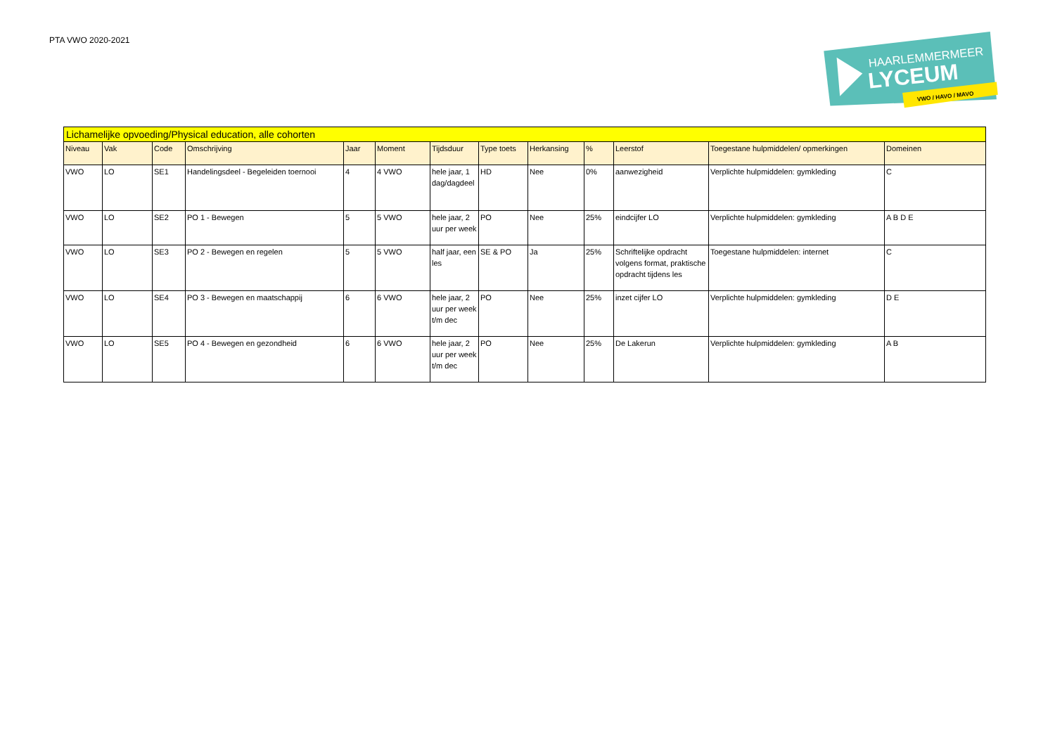PTA VWO 2020-2021
HAARLEMMERMEER
LYCEUM
VWO / HAVO / MAVO
| Lichamelijke opvoeding/Physical education, alle cohorten | | | | | | | | | | | | |
| Niveau | Vak | Code | Omschrijving | Jaar | Moment | Tijdsduur | Type toets | Herkansing | % | Leerstof | Toegestane hulpmiddelen/ opmerkingen | Domeinen |
| VWO | LO | SE1 | Handelingsdeel - Begeleiden toernooi | 4 | 4 VWO | hele jaar, 1 dag/dagdeel | HD | Nee | 0% | aanwezigheid | Verplichte hulpmiddelen: gymkleding | C |
| VWO | LO | SE2 | PO 1 - Bewegen | 5 | 5 VWO | hele jaar, 2 uur per week | PO | Nee | 25% | eindcijfer LO | Verplichte hulpmiddelen: gymkleding | A B D E |
| VWO | LO | SE3 | PO 2 - Bewegen en regelen | 5 | 5 VWO | half jaar, een les | SE & PO | Ja | 25% | Schriftelijke opdracht volgens format, praktische opdracht tijdens les | Toegestane hulpmiddelen: internet | C |
| VWO | LO | SE4 | PO 3 - Bewegen en maatschappij | 6 | 6 VWO | hele jaar, 2 uur per week t/m dec | PO | Nee | 25% | inzet cijfer LO | Verplichte hulpmiddelen: gymkleding | D E |
| VWO | LO | SE5 | PO 4 - Bewegen en gezondheid | 6 | 6 VWO | hele jaar, 2 uur per week t/m dec | PO | Nee | 25% | De Lakerun | Verplichte hulpmiddelen: gymkleding | A B |